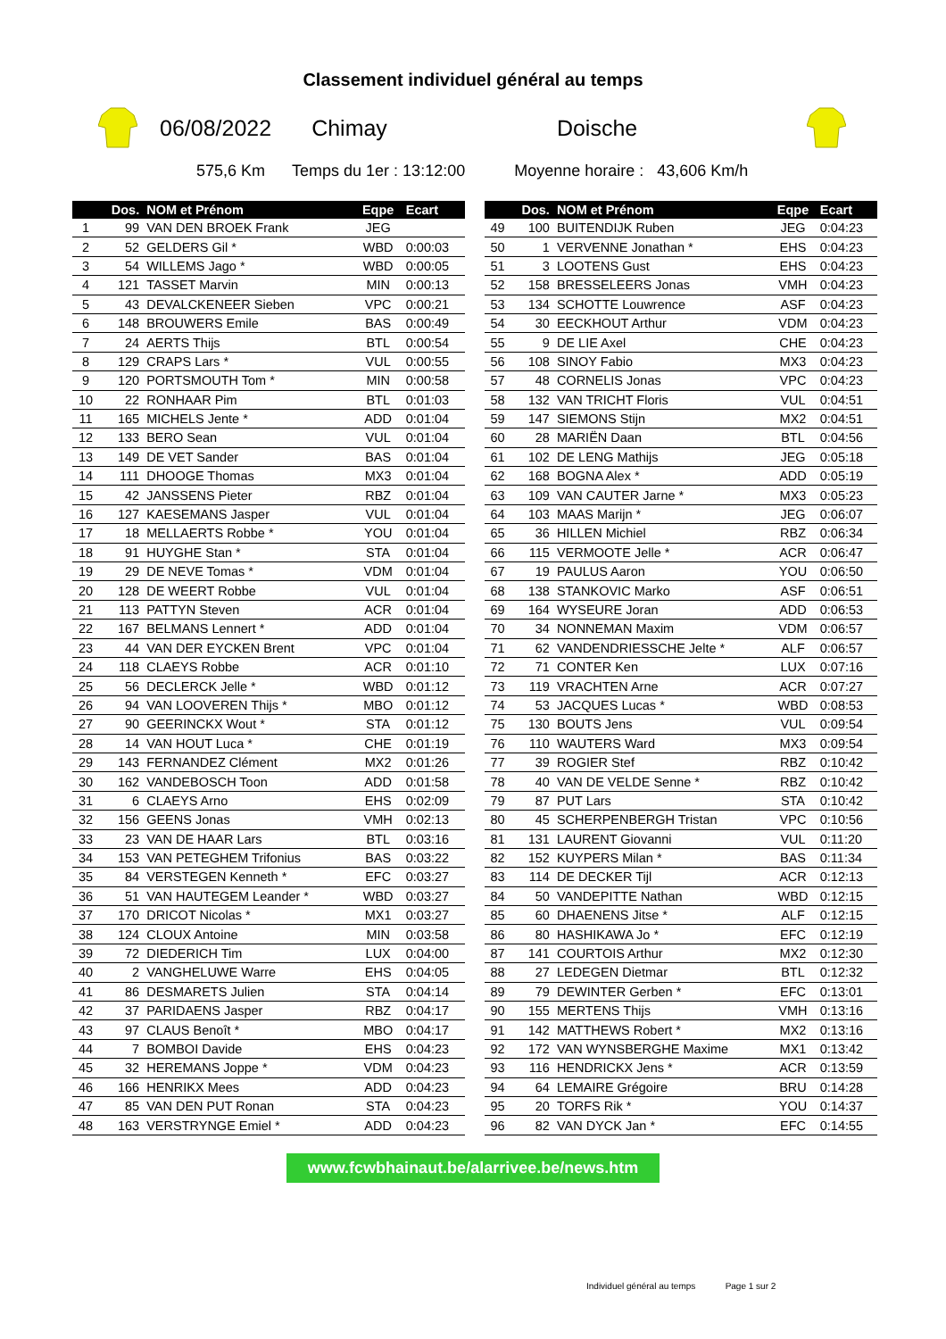Classement individuel général au temps
06/08/2022 Chimay Doische
575,6 Km Temps du 1er : 13:12:00 Moyenne horaire : 43,606 Km/h
| | Dos. | NOM et Prénom | Eqpe | Ecart |
| --- | --- | --- | --- | --- |
| 1 | 99 | VAN DEN BROEK Frank | JEG | |
| 2 | 52 | GELDERS Gil * | WBD | 0:00:03 |
| 3 | 54 | WILLEMS Jago * | WBD | 0:00:05 |
| 4 | 121 | TASSET Marvin | MIN | 0:00:13 |
| 5 | 43 | DEVALCKENEER Sieben | VPC | 0:00:21 |
| 6 | 148 | BROUWERS Emile | BAS | 0:00:49 |
| 7 | 24 | AERTS Thijs | BTL | 0:00:54 |
| 8 | 129 | CRAPS Lars * | VUL | 0:00:55 |
| 9 | 120 | PORTSMOUTH Tom * | MIN | 0:00:58 |
| 10 | 22 | RONHAAR Pim | BTL | 0:01:03 |
| 11 | 165 | MICHELS Jente * | ADD | 0:01:04 |
| 12 | 133 | BERO Sean | VUL | 0:01:04 |
| 13 | 149 | DE VET Sander | BAS | 0:01:04 |
| 14 | 111 | DHOOGE Thomas | MX3 | 0:01:04 |
| 15 | 42 | JANSSENS Pieter | RBZ | 0:01:04 |
| 16 | 127 | KAESEMANS Jasper | VUL | 0:01:04 |
| 17 | 18 | MELLAERTS Robbe * | YOU | 0:01:04 |
| 18 | 91 | HUYGHE Stan * | STA | 0:01:04 |
| 19 | 29 | DE NEVE Tomas * | VDM | 0:01:04 |
| 20 | 128 | DE WEERT Robbe | VUL | 0:01:04 |
| 21 | 113 | PATTYN Steven | ACR | 0:01:04 |
| 22 | 167 | BELMANS Lennert * | ADD | 0:01:04 |
| 23 | 44 | VAN DER EYCKEN Brent | VPC | 0:01:04 |
| 24 | 118 | CLAEYS Robbe | ACR | 0:01:10 |
| 25 | 56 | DECLERCK Jelle * | WBD | 0:01:12 |
| 26 | 94 | VAN LOOVEREN Thijs * | MBO | 0:01:12 |
| 27 | 90 | GEERINCKX Wout * | STA | 0:01:12 |
| 28 | 14 | VAN HOUT Luca * | CHE | 0:01:19 |
| 29 | 143 | FERNANDEZ Clément | MX2 | 0:01:26 |
| 30 | 162 | VANDEBOSCH Toon | ADD | 0:01:58 |
| 31 | 6 | CLAEYS Arno | EHS | 0:02:09 |
| 32 | 156 | GEENS Jonas | VMH | 0:02:13 |
| 33 | 23 | VAN DE HAAR Lars | BTL | 0:03:16 |
| 34 | 153 | VAN PETEGHEM Trifonius | BAS | 0:03:22 |
| 35 | 84 | VERSTEGEN Kenneth * | EFC | 0:03:27 |
| 36 | 51 | VAN HAUTEGEM Leander * | WBD | 0:03:27 |
| 37 | 170 | DRICOT Nicolas * | MX1 | 0:03:27 |
| 38 | 124 | CLOUX Antoine | MIN | 0:03:58 |
| 39 | 72 | DIEDERICH Tim | LUX | 0:04:00 |
| 40 | 2 | VANGHELUWE Warre | EHS | 0:04:05 |
| 41 | 86 | DESMARETS Julien | STA | 0:04:14 |
| 42 | 37 | PARIDAENS Jasper | RBZ | 0:04:17 |
| 43 | 97 | CLAUS Benoît * | MBO | 0:04:17 |
| 44 | 7 | BOMBOI Davide | EHS | 0:04:23 |
| 45 | 32 | HEREMANS Joppe * | VDM | 0:04:23 |
| 46 | 166 | HENRIKX Mees | ADD | 0:04:23 |
| 47 | 85 | VAN DEN PUT Ronan | STA | 0:04:23 |
| 48 | 163 | VERSTRYNGE Emiel * | ADD | 0:04:23 |
| | Dos. | NOM et Prénom | Eqpe | Ecart |
| --- | --- | --- | --- | --- |
| 49 | 100 | BUITENDIJK Ruben | JEG | 0:04:23 |
| 50 | 1 | VERVENNE Jonathan * | EHS | 0:04:23 |
| 51 | 3 | LOOTENS Gust | EHS | 0:04:23 |
| 52 | 158 | BRESSELEERS Jonas | VMH | 0:04:23 |
| 53 | 134 | SCHOTTE Louwrence | ASF | 0:04:23 |
| 54 | 30 | EECKHOUT Arthur | VDM | 0:04:23 |
| 55 | 9 | DE LIE Axel | CHE | 0:04:23 |
| 56 | 108 | SINOY Fabio | MX3 | 0:04:23 |
| 57 | 48 | CORNELIS Jonas | VPC | 0:04:23 |
| 58 | 132 | VAN TRICHT Floris | VUL | 0:04:51 |
| 59 | 147 | SIEMONS Stijn | MX2 | 0:04:51 |
| 60 | 28 | MARIËN Daan | BTL | 0:04:56 |
| 61 | 102 | DE LENG Mathijs | JEG | 0:05:18 |
| 62 | 168 | BOGNA Alex * | ADD | 0:05:19 |
| 63 | 109 | VAN CAUTER Jarne * | MX3 | 0:05:23 |
| 64 | 103 | MAAS Marijn * | JEG | 0:06:07 |
| 65 | 36 | HILLEN Michiel | RBZ | 0:06:34 |
| 66 | 115 | VERMOOTE Jelle * | ACR | 0:06:47 |
| 67 | 19 | PAULUS Aaron | YOU | 0:06:50 |
| 68 | 138 | STANKOVIC Marko | ASF | 0:06:51 |
| 69 | 164 | WYSEURE Joran | ADD | 0:06:53 |
| 70 | 34 | NONNEMAN Maxim | VDM | 0:06:57 |
| 71 | 62 | VANDENDRIESSCHE Jelte * | ALF | 0:06:57 |
| 72 | 71 | CONTER Ken | LUX | 0:07:16 |
| 73 | 119 | VRACHTEN Arne | ACR | 0:07:27 |
| 74 | 53 | JACQUES Lucas * | WBD | 0:08:53 |
| 75 | 130 | BOUTS Jens | VUL | 0:09:54 |
| 76 | 110 | WAUTERS Ward | MX3 | 0:09:54 |
| 77 | 39 | ROGIER Stef | RBZ | 0:10:42 |
| 78 | 40 | VAN DE VELDE Senne * | RBZ | 0:10:42 |
| 79 | 87 | PUT Lars | STA | 0:10:42 |
| 80 | 45 | SCHERPENBERGH Tristan | VPC | 0:10:56 |
| 81 | 131 | LAURENT Giovanni | VUL | 0:11:20 |
| 82 | 152 | KUYPERS Milan * | BAS | 0:11:34 |
| 83 | 114 | DE DECKER Tijl | ACR | 0:12:13 |
| 84 | 50 | VANDEPITTE Nathan | WBD | 0:12:15 |
| 85 | 60 | DHAENENS Jitse * | ALF | 0:12:15 |
| 86 | 80 | HASHIKAWA Jo * | EFC | 0:12:19 |
| 87 | 141 | COURTOIS Arthur | MX2 | 0:12:30 |
| 88 | 27 | LEDEGEN Dietmar | BTL | 0:12:32 |
| 89 | 79 | DEWINTER Gerben * | EFC | 0:13:01 |
| 90 | 155 | MERTENS Thijs | VMH | 0:13:16 |
| 91 | 142 | MATTHEWS Robert * | MX2 | 0:13:16 |
| 92 | 172 | VAN WYNSBERGHE Maxime | MX1 | 0:13:42 |
| 93 | 116 | HENDRICKX Jens * | ACR | 0:13:59 |
| 94 | 64 | LEMAIRE Grégoire | BRU | 0:14:28 |
| 95 | 20 | TORFS Rik * | YOU | 0:14:37 |
| 96 | 82 | VAN DYCK Jan * | EFC | 0:14:55 |
www.fcwbhainaut.be/alarrivee.be/news.htm
Individuel général au temps Page 1 sur 2